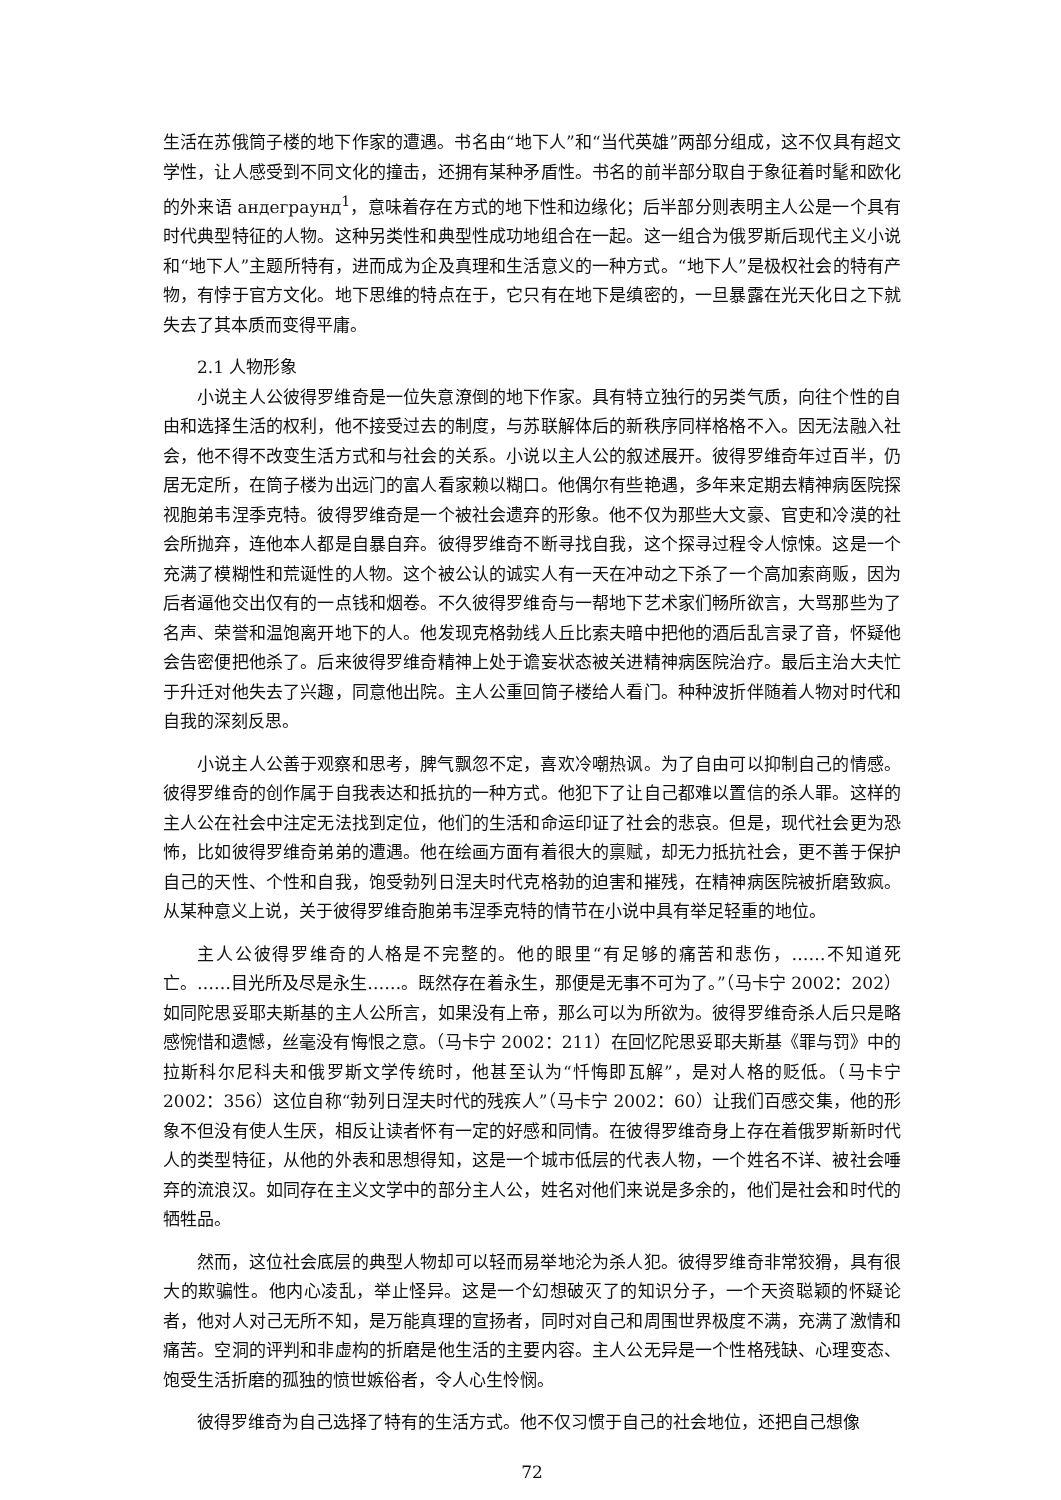生活在苏俄筒子楼的地下作家的遭遇。书名由“地下人”和“当代英雄”两部分组成，这不仅具有超文学性，让人感受到不同文化的撞击，还拥有某种矛盾性。书名的前半部分取自于象征着时髦和欧化的外来语 андеграунд<sup>1</sup>，意味着存在方式的地下性和边缘化；后半部分则表明主人公是一个具有时代典型特征的人物。这种另类性和典型性成功地组合在一起。这一组合为俄罗斯后现代主义小说和“地下人”主题所特有，进而成为企及真理和生活意义的一种方式。“地下人”是极权社会的特有产物，有悖于官方文化。地下思维的特点在于，它只有在地下是缜密的，一旦暴露在光天化日之下就失去了其本质而变得平庸。
2.1 人物形象
小说主人公彼得罗维奇是一位失意潦倒的地下作家。具有特立独行的另类气质，向往个性的自由和选择生活的权利，他不接受过去的制度，与苏联解体后的新秩序同样格格不入。因无法融入社会，他不得不改变生活方式和与社会的关系。小说以主人公的叙述展开。彼得罗维奇年过百半，仍居无定所，在筒子楼为出远门的富人看家赖以糊口。他偶尔有些艳遇，多年来定期去精神病医院探视胞弟韦涅季克特。彼得罗维奇是一个被社会遗弃的形象。他不仅为那些大文豪、官吏和冷漠的社会所抛弃，连他本人都是自暴自弃。彼得罗维奇不断寻找自我，这个探寻过程令人惊悚。这是一个充满了模糊性和荒诞性的人物。这个被公认的诚实人有一天在冲动之下杀了一个高加索商贩，因为后者逼他交出仅有的一点钱和烟卷。不久彼得罗维奇与一帮地下艺术家们畅所欲言，大骂那些为了名声、荣誉和温饱离开地下的人。他发现克格勃线人丘比索夫暗中把他的酒后乱言录了音，怀疑他会告密便把他杀了。后来彼得罗维奇精神上处于谵妄状态被关进精神病医院治疗。最后主治大夫忙于升迁对他失去了兴趣，同意他出院。主人公重回筒子楼给人看门。种种波折伴随着人物对时代和自我的深刻反思。
小说主人公善于观察和思考，脾气飘忽不定，喜欢冷嘲热讽。为了自由可以抑制自己的情感。彼得罗维奇的创作属于自我表达和抵抗的一种方式。他犯下了让自己都难以置信的杀人罪。这样的主人公在社会中注定无法找到定位，他们的生活和命运印证了社会的悲哀。但是，现代社会更为恐怖，比如彼得罗维奇弟弟的遭遇。他在绘画方面有着很大的禀赋，却无力抵抗社会，更不善于保护自己的天性、个性和自我，饱受勃列日涅夫时代克格勃的迫害和摧残，在精神病医院被折磨致疯。从某种意义上说，关于彼得罗维奇胞弟韦涅季克特的情节在小说中具有举足轻重的地位。
主人公彼得罗维奇的人格是不完整的。他的眼里“有足够的痛苦和悲伤，……不知道死亡。……目光所及尽是永生……。既然存在着永生，那便是无事不可为了。”（马卡宁 2002：202）如同陀思妥耶夫斯基的主人公所言，如果没有上帝，那么可以为所欲为。彼得罗维奇杀人后只是略感惋惜和遗憾，丝毫没有悔恨之意。（马卡宁 2002：211）在回忆陀思妥耶夫斯基《罪与罚》中的拉斯科尔尼科夫和俄罗斯文学传统时，他甚至认为“忏悔即瓦解”，是对人格的贬低。（马卡宁 2002：356）这位自称“勃列日涅夫时代的残疾人”（马卡宁 2002：60）让我们百感交集，他的形象不但没有使人生厌，相反让读者怀有一定的好感和同情。在彼得罗维奇身上存在着俄罗斯新时代人的类型特征，从他的外表和思想得知，这是一个城市低层的代表人物，一个姓名不详、被社会唾弃的流浪汉。如同存在主义文学中的部分主人公，姓名对他们来说是多余的，他们是社会和时代的牺牲品。
然而，这位社会底层的典型人物却可以轻而易举地沦为杀人犯。彼得罗维奇非常狡猾，具有很大的欺骗性。他内心凌乱，举止怪异。这是一个幻想破灭了的知识分子，一个天资聪颖的怀疑论者，他对人对己无所不知，是万能真理的宣扬者，同时对自己和周围世界极度不满，充满了激情和痛苦。空洞的评判和非虚构的折磨是他生活的主要内容。主人公无异是一个性格残缺、心理变态、饱受生活折磨的孤独的愤世嫉俗者，令人心生怜悯。
彼得罗维奇为自己选择了特有的生活方式。他不仅习惯于自己的社会地位，还把自己想像
72